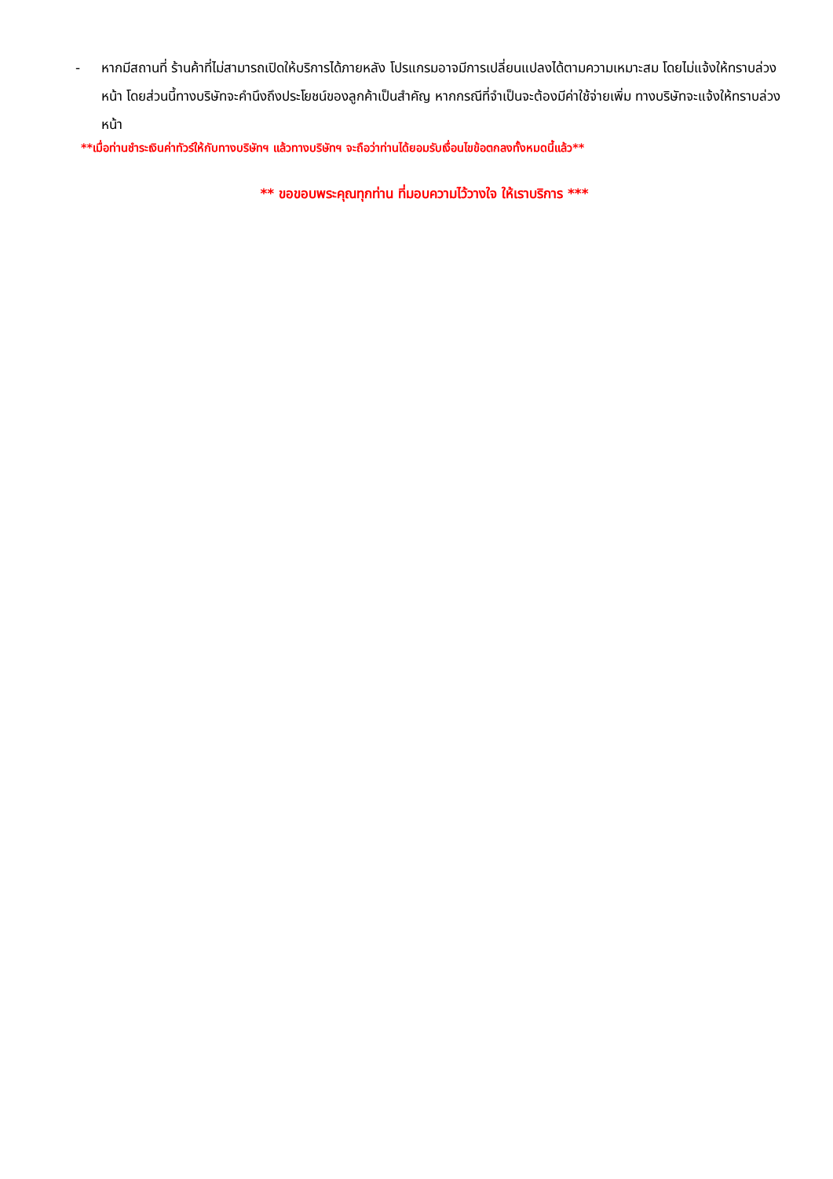- หากมีสถานที่ ร้านค้าที่ไม่สามารถเปิดให้บริการได้ภายหลัง โปรแกรมอาจมีการเปลี่ยนแปลงได้ตามความเหมาะสม โดยไม่แจ้งให้ทราบล่วงหน้า โดยส่วนนี้ทางบริษัทจะคำนึงถึงประโยชน์ของลูกค้าเป็นสำคัญ หากกรณีที่จำเป็นจะต้องมีค่าใช้จ่ายเพิ่ม ทางบริษัทจะแจ้งให้ทราบล่วงหน้า
**เมื่อท่านชำระเงินค่าทัวร์ให้กับทางบริษัทฯ แล้วทางบริษัทฯ จะถือว่าท่านได้ยอมรับเงื่อนไขข้อตกลงทั้งหมดนี้แล้ว**
** ขอขอบพระคุณทุกท่าน ที่มอบความไว้วางใจ ให้เราบริการ ***